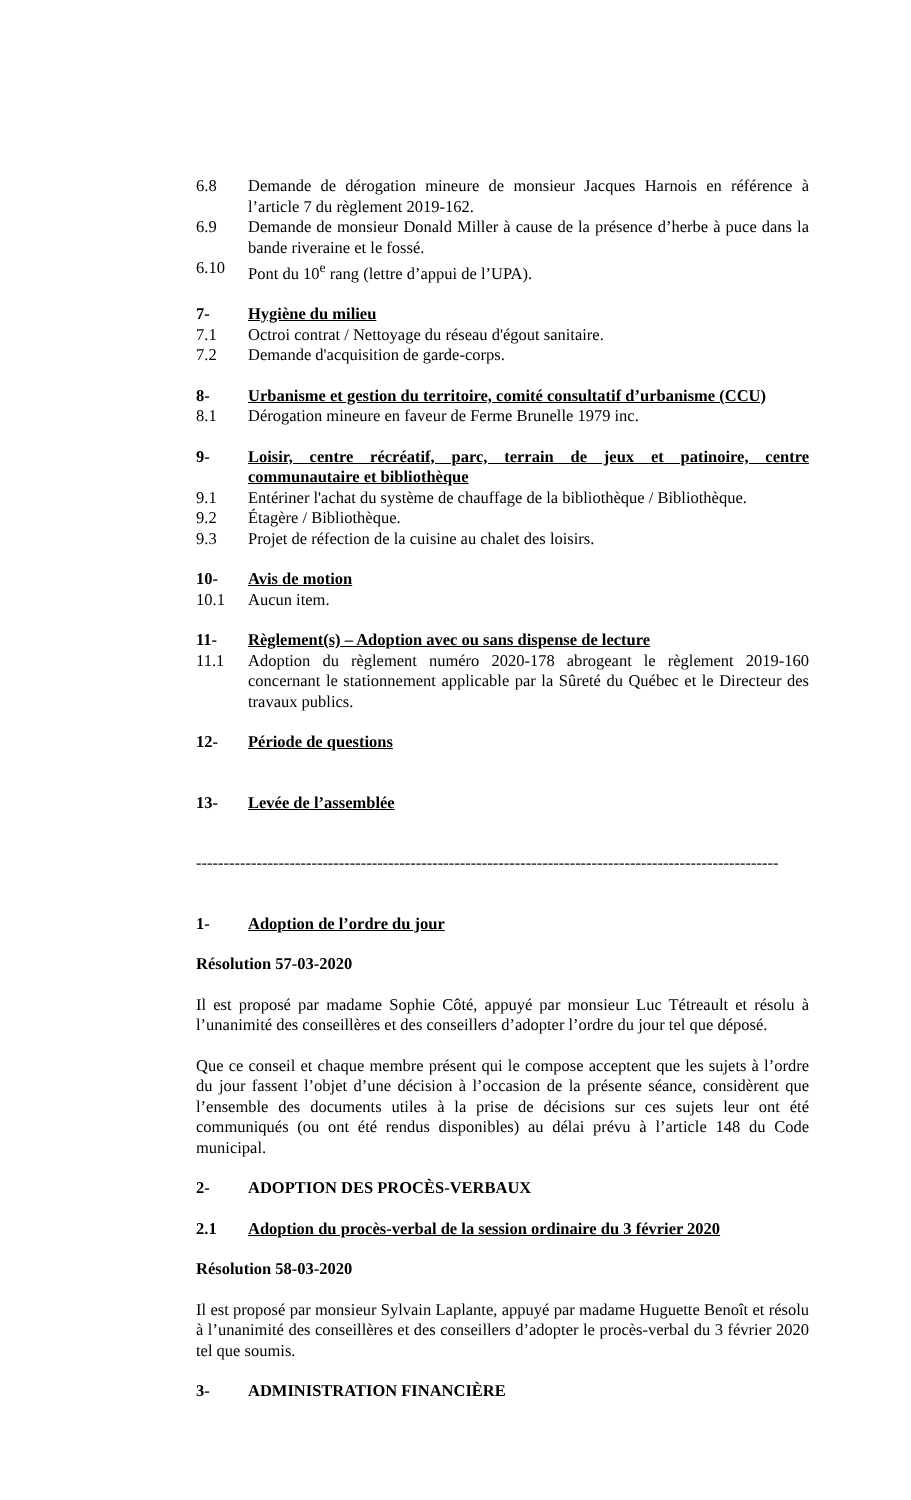6.8 Demande de dérogation mineure de monsieur Jacques Harnois en référence à l’article 7 du règlement 2019-162.
6.9 Demande de monsieur Donald Miller à cause de la présence d’herbe à puce dans la bande riveraine et le fossé.
6.10 Pont du 10<sup>e</sup> rang (lettre d’appui de l’UPA).
7- Hygiène du milieu
7.1 Octroi contrat / Nettoyage du réseau d'égout sanitaire.
7.2 Demande d'acquisition de garde-corps.
8- Urbanisme et gestion du territoire, comité consultatif d’urbanisme (CCU)
8.1 Dérogation mineure en faveur de Ferme Brunelle 1979 inc.
9- Loisir, centre récréatif, parc, terrain de jeux et patinoire, centre communautaire et bibliothèque
9.1 Entériner l'achat du système de chauffage de la bibliothèque / Bibliothèque.
9.2 Étagère / Bibliothèque.
9.3 Projet de réfection de la cuisine au chalet des loisirs.
10- Avis de motion
10.1 Aucun item.
11- Règlement(s) – Adoption avec ou sans dispense de lecture
11.1 Adoption du règlement numéro 2020-178 abrogeant le règlement 2019-160 concernant le stationnement applicable par la Sûreté du Québec et le Directeur des travaux publics.
12- Période de questions
13- Levée de l’assemblée
----------------------------------------------------------------------------------------------------------
1- Adoption de l’ordre du jour
Résolution 57-03-2020
Il est proposé par madame Sophie Côté, appuyé par monsieur Luc Tétreault et résolu à l’unanimité des conseillères et des conseillers d’adopter l’ordre du jour tel que déposé.
Que ce conseil et chaque membre présent qui le compose acceptent que les sujets à l’ordre du jour fassent l’objet d’une décision à l’occasion de la présente séance, considèrent que l’ensemble des documents utiles à la prise de décisions sur ces sujets leur ont été communiqués (ou ont été rendus disponibles) au délai prévu à l’article 148 du Code municipal.
2- ADOPTION DES PROCÈS-VERBAUX
2.1 Adoption du procès-verbal de la session ordinaire du 3 février 2020
Résolution 58-03-2020
Il est proposé par monsieur Sylvain Laplante, appuyé par madame Huguette Benoît et résolu à l’unanimité des conseillères et des conseillers d’adopter le procès-verbal du 3 février 2020 tel que soumis.
3- ADMINISTRATION FINANCIÈRE